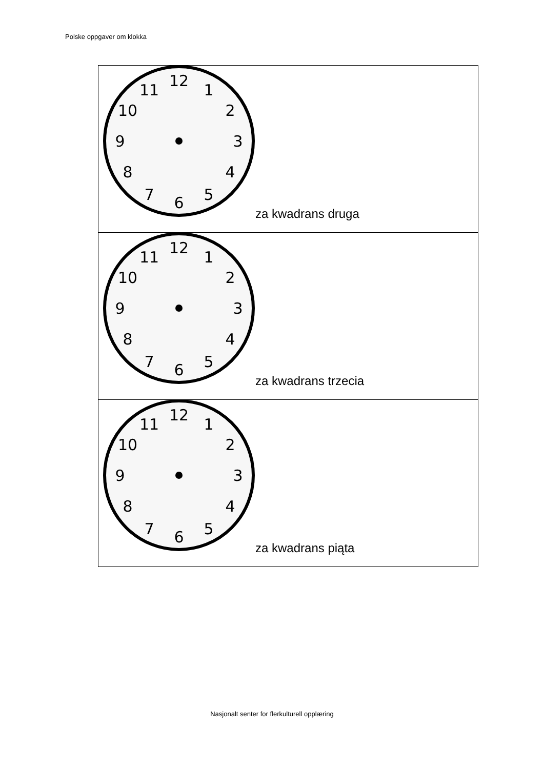Polske oppgaver om klokka
| 12 1 2 3 4 5 6 7 8 9 10 11 za kwadrans druga |
| 12 1 2 3 4 5 6 7 8 9 10 11 za kwadrans trzecia |
| 12 1 2 3 4 5 6 7 8 9 10 11 za kwadrans piąta |
Nasjonalt senter for flerkulturell opplæring